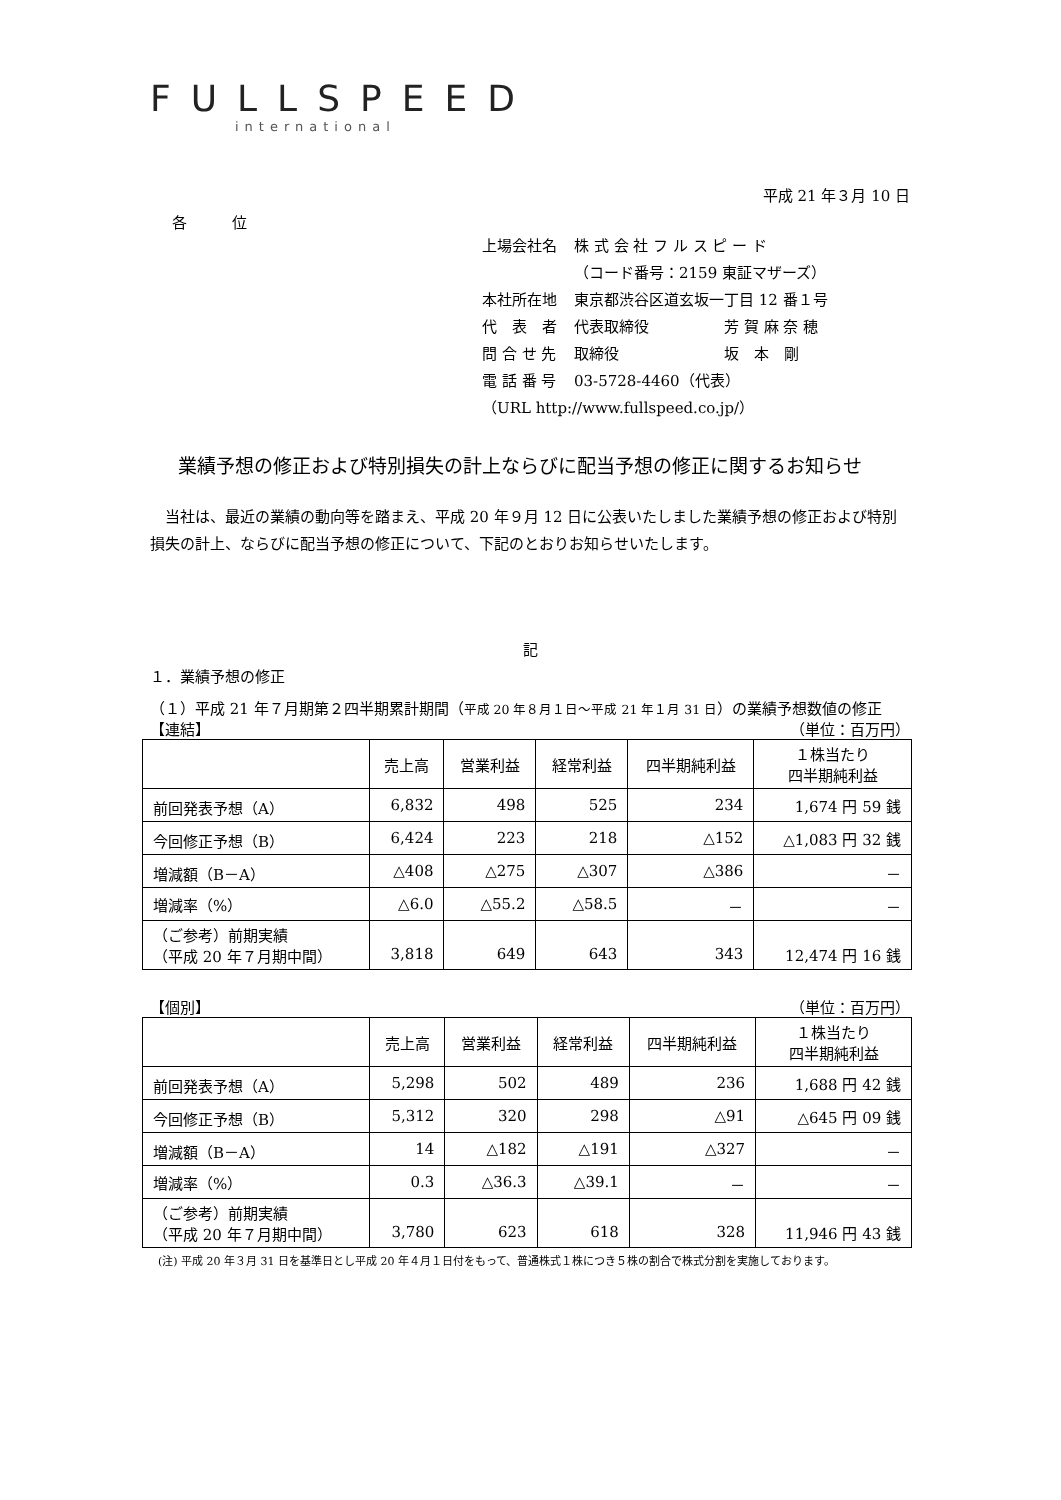FULLSPEED
international
平成 21 年３月 10 日
各　　　位
| 上場会社名 | 株 式 会 社 フ ル ス ピ ー ド |
| | （コード番号：2159 東証マザーズ） |
| 本社所在地 | 東京都渋谷区道玄坂一丁目 12 番１号 |
| 代 表 者 | 代表取締役 芳 賀 麻 奈 穂 |
| 問 合 せ 先 | 取締役 坂 本 剛 |
| 電 話 番 号 | 03-5728-4460（代表） |
| （URL http://www.fullspeed.co.jp/） | |
業績予想の修正および特別損失の計上ならびに配当予想の修正に関するお知らせ
当社は、最近の業績の動向等を踏まえ、平成 20 年９月 12 日に公表いたしました業績予想の修正および特別損失の計上、ならびに配当予想の修正について、下記のとおりお知らせいたします。
記
１．業績予想の修正
（１）平成 21 年７月期第２四半期累計期間（平成 20 年８月１日～平成 21 年１月 31 日）の業績予想数値の修正
【連結】 （単位：百万円）
| | 売上高 | 営業利益 | 経常利益 | 四半期純利益 | １株当たり 四半期純利益 |
| --- | --- | --- | --- | --- | --- |
| 前回発表予想（A） | 6,832 | 498 | 525 | 234 | 1,674 円 59 銭 |
| 今回修正予想（B） | 6,424 | 223 | 218 | △152 | △1,083 円 32 銭 |
| 増減額（B－A） | △408 | △275 | △307 | △386 | － |
| 増減率（%） | △6.0 | △55.2 | △58.5 | － | － |
| （ご参考）前期実績 （平成 20 年７月期中間） | 3,818 | 649 | 643 | 343 | 12,474 円 16 銭 |
【個別】 （単位：百万円）
| | 売上高 | 営業利益 | 経常利益 | 四半期純利益 | １株当たり 四半期純利益 |
| --- | --- | --- | --- | --- | --- |
| 前回発表予想（A） | 5,298 | 502 | 489 | 236 | 1,688 円 42 銭 |
| 今回修正予想（B） | 5,312 | 320 | 298 | △91 | △645 円 09 銭 |
| 増減額（B－A） | 14 | △182 | △191 | △327 | － |
| 増減率（%） | 0.3 | △36.3 | △39.1 | － | － |
| （ご参考）前期実績 （平成 20 年７月期中間） | 3,780 | 623 | 618 | 328 | 11,946 円 43 銭 |
(注) 平成 20 年３月 31 日を基準日とし平成 20 年４月１日付をもって、普通株式１株につき５株の割合で株式分割を実施しております。